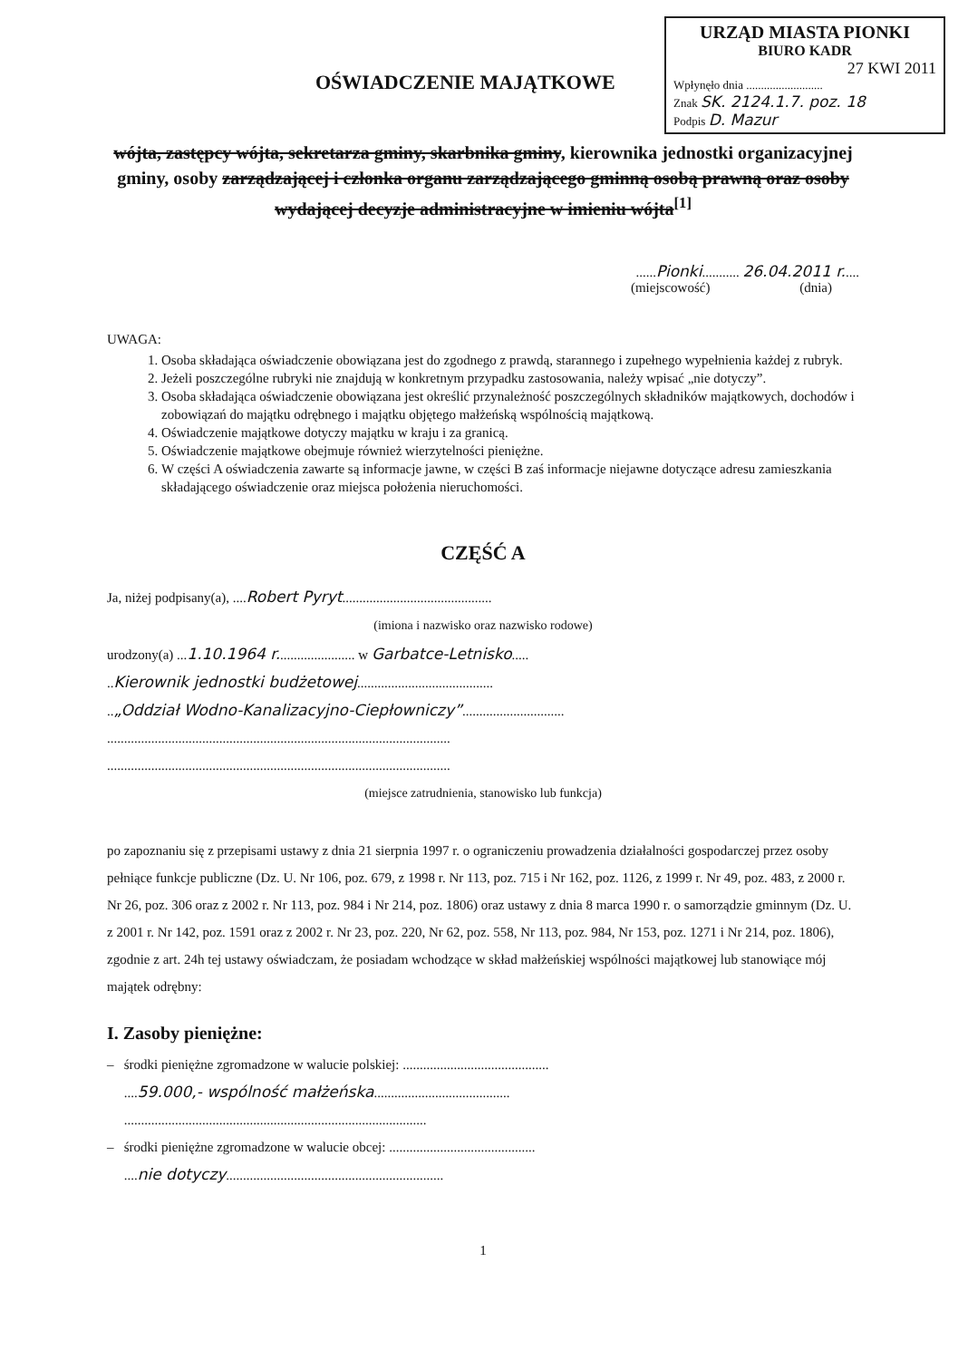URZĄD MIASTA PIONKI
BIURO KADR
27 KWI 2011
Wpłynęło dnia ..........................
Znak SK. 2124.1.7. poz. 18
Podpis D. Mazur
OŚWIADCZENIE MAJĄTKOWE
wójta, zastępcy wójta, sekretarza gminy, skarbnika gminy, kierownika jednostki organizacyjnej gminy, osoby zarządzającej i członka organu zarządzającego gminną osobą prawną oraz osoby wydającej decyzje administracyjne w imieniu wójta<sup>[1]</sup>
......Pionki........... 26.04.2011 r.....
(miejscowość) (dnia)
UWAGA:
1. Osoba składająca oświadczenie obowiązana jest do zgodnego z prawdą, starannego i zupełnego wypełnienia każdej z rubryk.
2. Jeżeli poszczególne rubryki nie znajdują w konkretnym przypadku zastosowania, należy wpisać „nie dotyczy”.
3. Osoba składająca oświadczenie obowiązana jest określić przynależność poszczególnych składników majątkowych, dochodów i zobowiązań do majątku odrębnego i majątku objętego małżeńską wspólnością majątkową.
4. Oświadczenie majątkowe dotyczy majątku w kraju i za granicą.
5. Oświadczenie majątkowe obejmuje również wierzytelności pieniężne.
6. W części A oświadczenia zawarte są informacje jawne, w części B zaś informacje niejawne dotyczące adresu zamieszkania składającego oświadczenie oraz miejsca położenia nieruchomości.
CZĘŚĆ A
Ja, niżej podpisany(a), ....Robert Pyryt............................................
(imiona i nazwisko oraz nazwisko rodowe)
urodzony(a) ...1.10.1964 r....................... w Garbatce-Letnisko.....
..Kierownik jednostki budżetowej........................................
..„Oddział Wodno-Kanalizacyjno-Ciepłowniczy”..............................
.....................................................................................................
.....................................................................................................
(miejsce zatrudnienia, stanowisko lub funkcja)
po zapoznaniu się z przepisami ustawy z dnia 21 sierpnia 1997 r. o ograniczeniu prowadzenia działalności gospodarczej przez osoby pełniące funkcje publiczne (Dz. U. Nr 106, poz. 679, z 1998 r. Nr 113, poz. 715 i Nr 162, poz. 1126, z 1999 r. Nr 49, poz. 483, z 2000 r. Nr 26, poz. 306 oraz z 2002 r. Nr 113, poz. 984 i Nr 214, poz. 1806) oraz ustawy z dnia 8 marca 1990 r. o samorządzie gminnym (Dz. U. z 2001 r. Nr 142, poz. 1591 oraz z 2002 r. Nr 23, poz. 220, Nr 62, poz. 558, Nr 113, poz. 984, Nr 153, poz. 1271 i Nr 214, poz. 1806), zgodnie z art. 24h tej ustawy oświadczam, że posiadam wchodzące w skład małżeńskiej wspólności majątkowej lub stanowiące mój majątek odrębny:
I. Zasoby pieniężne:
– środki pieniężne zgromadzone w walucie polskiej: ...........................................
....59.000,- wspólność małżeńska........................................
.........................................................................................
– środki pieniężne zgromadzone w walucie obcej: ...........................................
....nie dotyczy................................................................
1